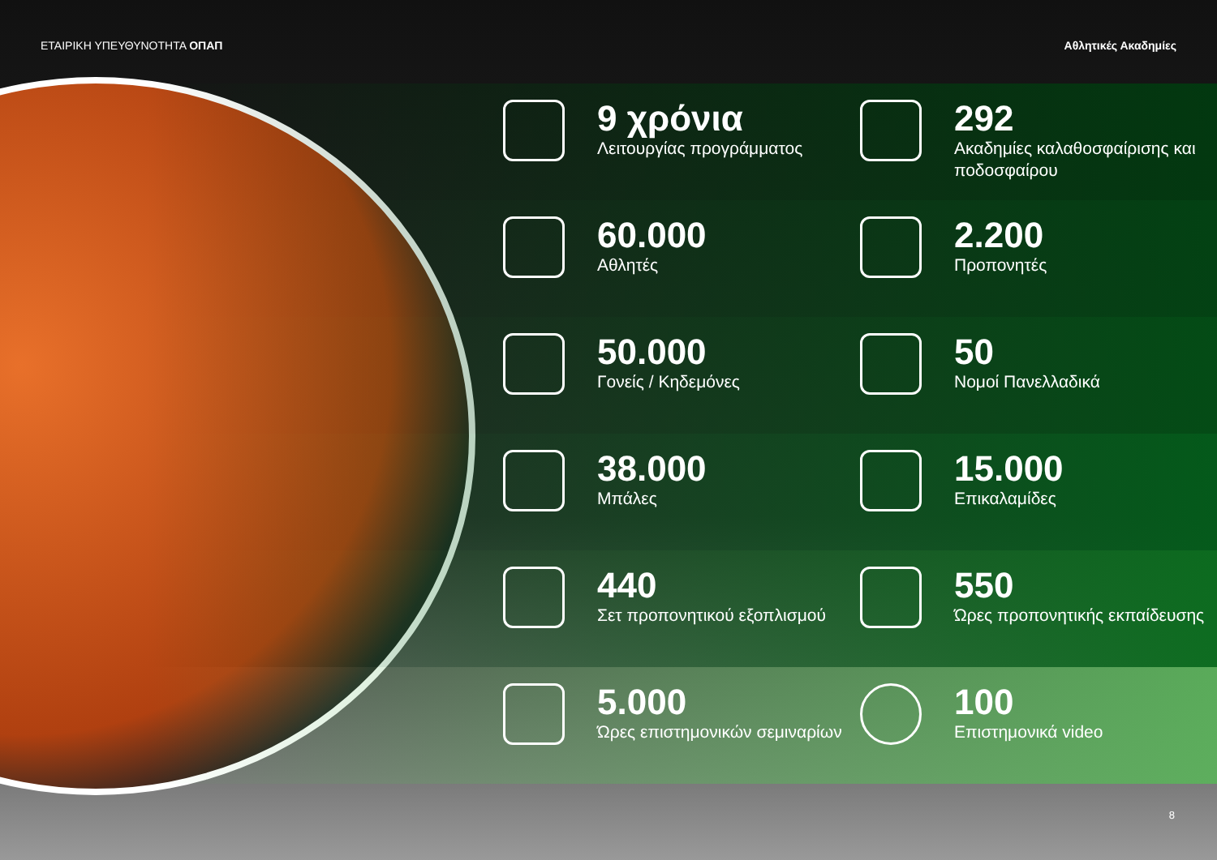ΕΤΑΙΡΙΚΗ ΥΠΕΥΘΥΝΟΤΗΤΑ ΟΠΑΠ Αθλητικές Ακαδημίες
9 χρόνια
Λειτουργίας προγράμματος
292
Ακαδημίες καλαθοσφαίρισης και ποδοσφαίρου
60.000
Αθλητές
2.200
Προπονητές
50.000
Γονείς / Κηδεμόνες
50
Νομοί Πανελλαδικά
38.000
Μπάλες
15.000
Επικαλαμίδες
440
Σετ προπονητικού εξοπλισμού
550
Ώρες προπονητικής εκπαίδευσης
5.000
Ώρες επιστημονικών σεμιναρίων
100
Επιστημονικά video
8